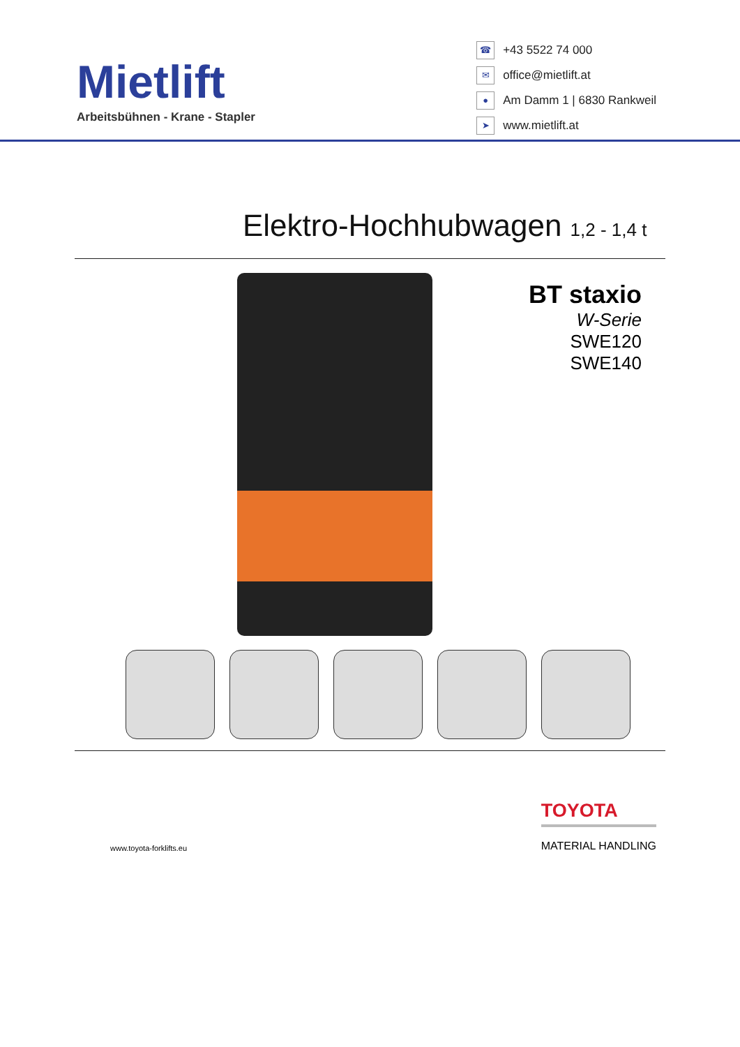Mietlift
Arbeitsbühnen - Krane - Stapler
☎ +43 5522 74 000
✉ office@mietlift.at
● Am Damm 1 | 6830 Rankweil
➤ www.mietlift.at
Elektro-Hochhubwagen 1,2 - 1,4 t
BT staxio
W-Serie
SWE120
SWE140
www.toyota-forklifts.eu
TOYOTA
MATERIAL HANDLING